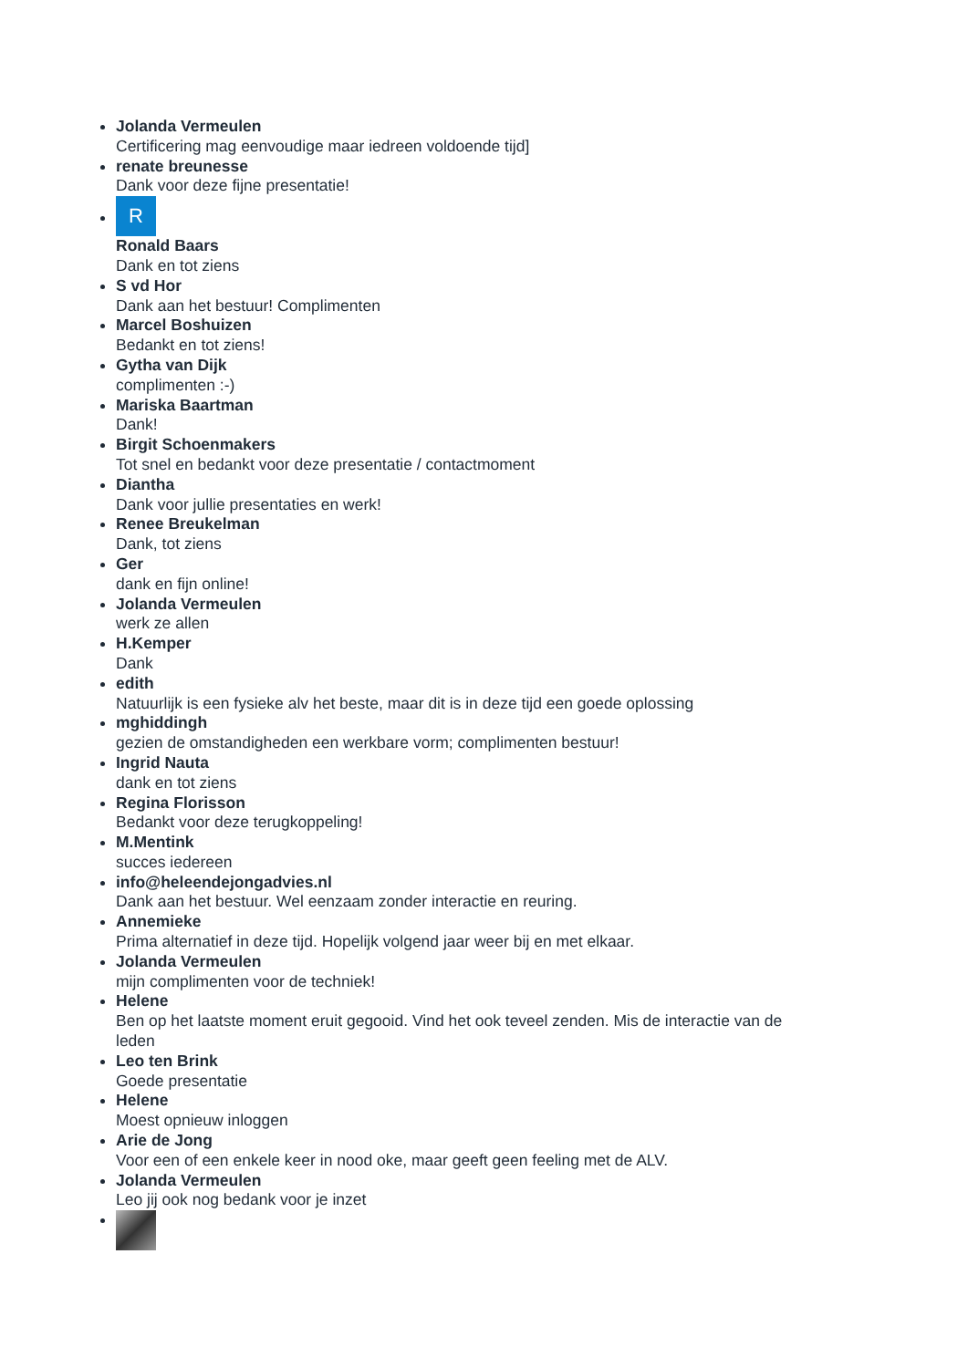Jolanda Vermeulen
Certificering mag eenvoudige maar iedreen voldoende tijd]
renate breunesse
Dank voor deze fijne presentatie!
R
Ronald Baars
Dank en tot ziens
S vd Hor
Dank aan het bestuur! Complimenten
Marcel Boshuizen
Bedankt en tot ziens!
Gytha van Dijk
complimenten :-)
Mariska Baartman
Dank!
Birgit Schoenmakers
Tot snel en bedankt voor deze presentatie / contactmoment
Diantha
Dank voor jullie presentaties en werk!
Renee Breukelman
Dank, tot ziens
Ger
dank en fijn online!
Jolanda Vermeulen
werk ze allen
H.Kemper
Dank
edith
Natuurlijk is een fysieke alv het beste, maar dit is in deze tijd een goede oplossing
mghiddingh
gezien de omstandigheden een werkbare vorm; complimenten bestuur!
Ingrid Nauta
dank en tot ziens
Regina Florisson
Bedankt voor deze terugkoppeling!
M.Mentink
succes iedereen
info@heleendejongadvies.nl
Dank aan het bestuur. Wel eenzaam zonder interactie en reuring.
Annemieke
Prima alternatief in deze tijd. Hopelijk volgend jaar weer bij en met elkaar.
Jolanda Vermeulen
mijn complimenten voor de techniek!
Helene
Ben op het laatste moment eruit gegooid. Vind het ook teveel zenden. Mis de interactie van de
leden
Leo ten Brink
Goede presentatie
Helene
Moest opnieuw inloggen
Arie de Jong
Voor een of een enkele keer in nood oke, maar geeft geen feeling met de ALV.
Jolanda Vermeulen
Leo jij ook nog bedank voor je inzet